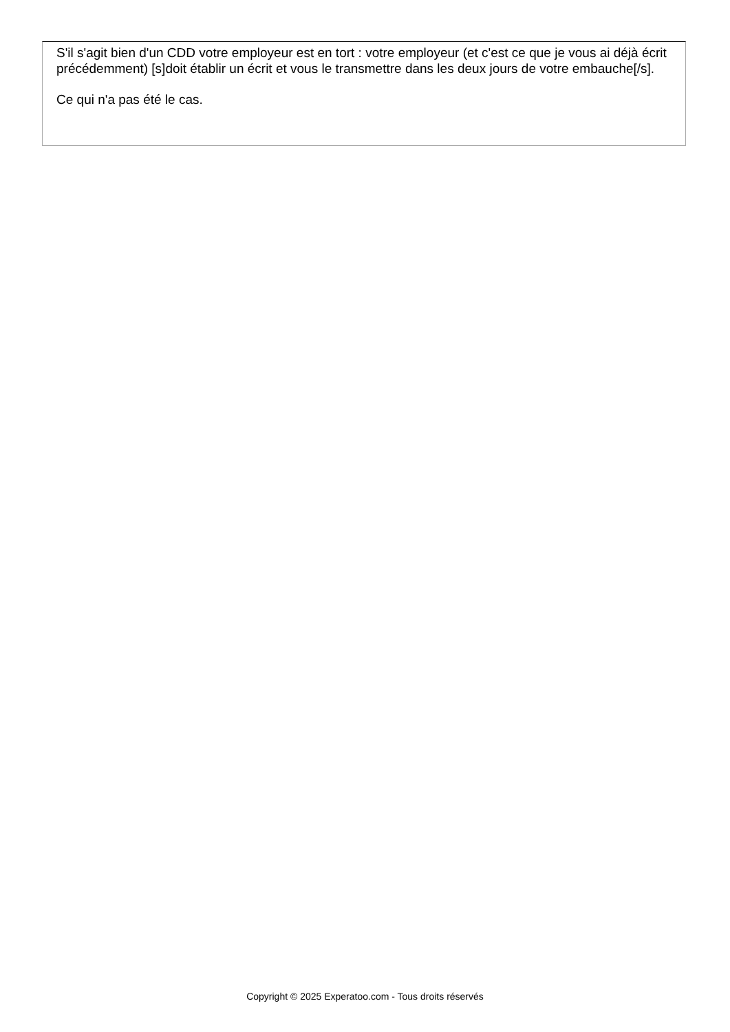S'il s'agit bien d'un CDD votre employeur est en tort : votre employeur (et c'est ce que je vous ai déjà écrit précédemment) [s]doit établir un écrit et vous le transmettre dans les deux jours de votre embauche[/s].
Ce qui n'a pas été le cas.
Copyright © 2025 Experatoo.com - Tous droits réservés